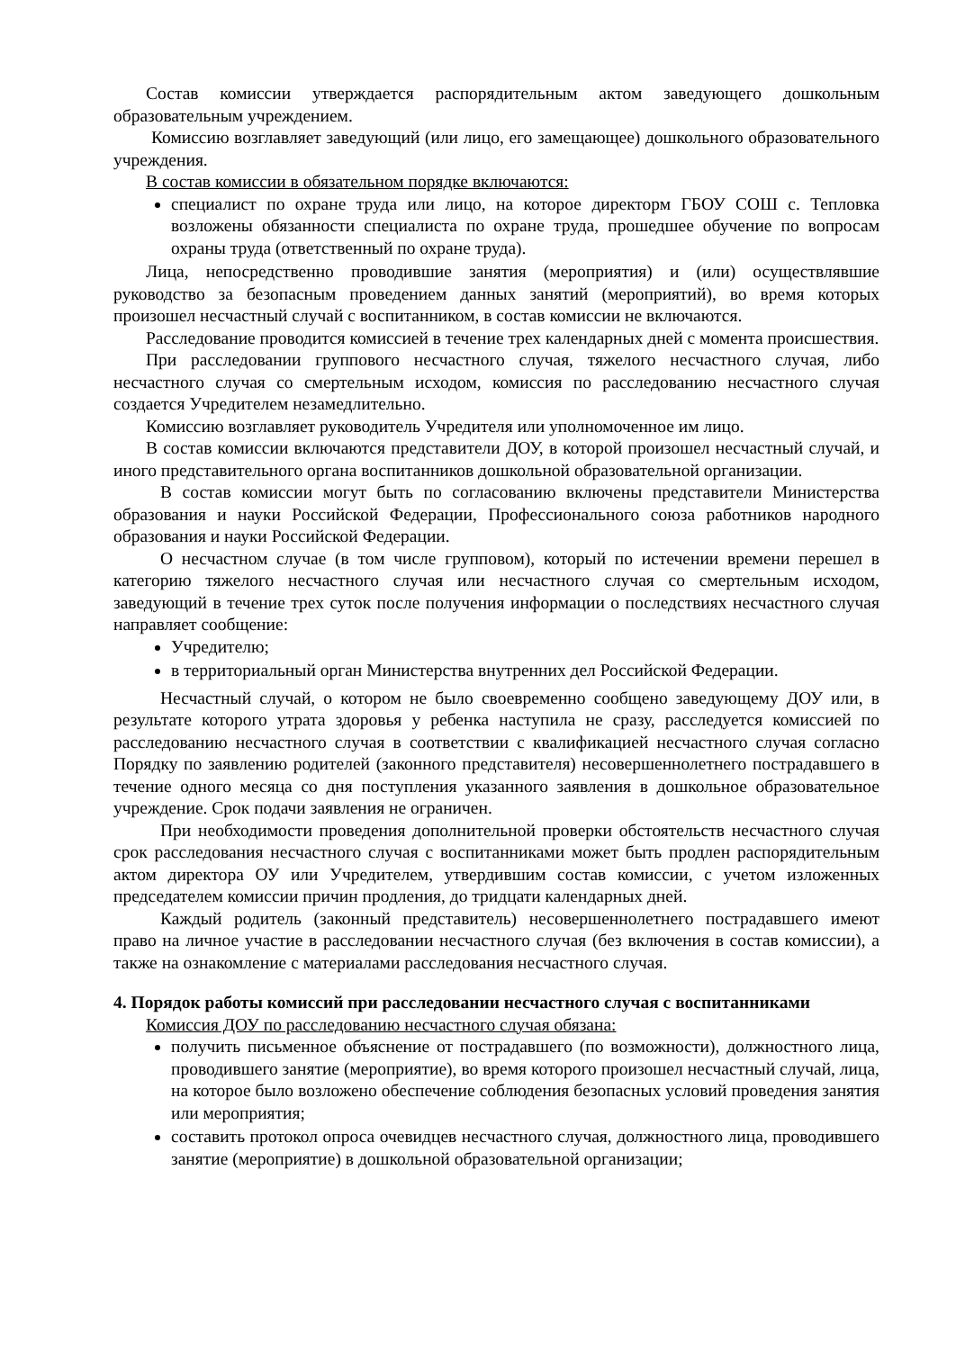Состав комиссии утверждается распорядительным актом заведующего дошкольным образовательным учреждением.
Комиссию возглавляет заведующий (или лицо, его замещающее) дошкольного образовательного учреждения.
В состав комиссии в обязательном порядке включаются:
специалист по охране труда или лицо, на которое директорм ГБОУ СОШ с. Тепловка возложены обязанности специалиста по охране труда, прошедшее обучение по вопросам охраны труда (ответственный по охране труда).
Лица, непосредственно проводившие занятия (мероприятия) и (или) осуществлявшие руководство за безопасным проведением данных занятий (мероприятий), во время которых произошел несчастный случай с воспитанником, в состав комиссии не включаются.
Расследование проводится комиссией в течение трех календарных дней с момента происшествия.
При расследовании группового несчастного случая, тяжелого несчастного случая, либо несчастного случая со смертельным исходом, комиссия по расследованию несчастного случая создается Учредителем незамедлительно.
Комиссию возглавляет руководитель Учредителя или уполномоченное им лицо.
В состав комиссии включаются представители ДОУ, в которой произошел несчастный случай, и иного представительного органа воспитанников дошкольной образовательной организации.
В состав комиссии могут быть по согласованию включены представители Министерства образования и науки Российской Федерации, Профессионального союза работников народного образования и науки Российской Федерации.
О несчастном случае (в том числе групповом), который по истечении времени перешел в категорию тяжелого несчастного случая или несчастного случая со смертельным исходом, заведующий в течение трех суток после получения информации о последствиях несчастного случая направляет сообщение:
Учредителю;
в территориальный орган Министерства внутренних дел Российской Федерации.
Несчастный случай, о котором не было своевременно сообщено заведующему ДОУ или, в результате которого утрата здоровья у ребенка наступила не сразу, расследуется комиссией по расследованию несчастного случая в соответствии с квалификацией несчастного случая согласно Порядку по заявлению родителей (законного представителя) несовершеннолетнего пострадавшего в течение одного месяца со дня поступления указанного заявления в дошкольное образовательное учреждение. Срок подачи заявления не ограничен.
При необходимости проведения дополнительной проверки обстоятельств несчастного случая срок расследования несчастного случая с воспитанниками может быть продлен распорядительным актом директора ОУ или Учредителем, утвердившим состав комиссии, с учетом изложенных председателем комиссии причин продления, до тридцати календарных дней.
Каждый родитель (законный представитель) несовершеннолетнего пострадавшего имеют право на личное участие в расследовании несчастного случая (без включения в состав комиссии), а также на ознакомление с материалами расследования несчастного случая.
4. Порядок работы комиссий при расследовании несчастного случая с воспитанниками
Комиссия ДОУ по расследованию несчастного случая обязана:
получить письменное объяснение от пострадавшего (по возможности), должностного лица, проводившего занятие (мероприятие), во время которого произошел несчастный случай, лица, на которое было возложено обеспечение соблюдения безопасных условий проведения занятия или мероприятия;
составить протокол опроса очевидцев несчастного случая, должностного лица, проводившего занятие (мероприятие) в дошкольной образовательной организации;